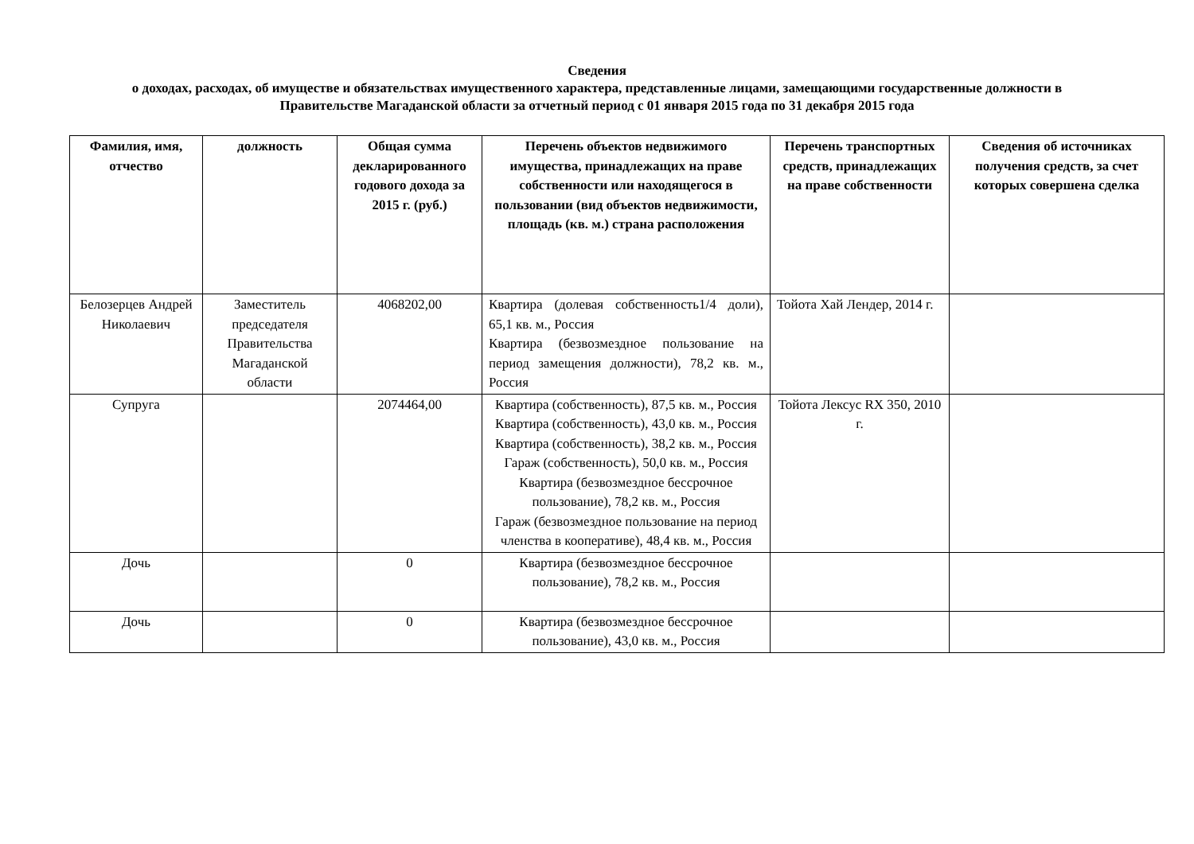Сведения
о доходах, расходах, об имуществе и обязательствах имущественного характера, представленные лицами, замещающими государственные должности в Правительстве Магаданской области за отчетный период с 01 января 2015 года по 31 декабря 2015 года
| Фамилия, имя, отчество | должность | Общая сумма декларированного годового дохода за 2015 г. (руб.) | Перечень объектов недвижимого имущества, принадлежащих на праве собственности или находящегося в пользовании (вид объектов недвижимости, площадь (кв. м.) страна расположения | Перечень транспортных средств, принадлежащих на праве собственности | Сведения об источниках получения средств, за счет которых совершена сделка |
| --- | --- | --- | --- | --- | --- |
| Белозерцев Андрей Николаевич | Заместитель председателя Правительства Магаданской области | 4068202,00 | Квартира (долевая собственность1/4 доли), 65,1 кв. м., Россия Квартира (безвозмездное пользование на период замещения должности), 78,2 кв. м., Россия | Тойота Хай Лендер, 2014 г. | |
| Супруга | | 2074464,00 | Квартира (собственность), 87,5 кв. м., Россия Квартира (собственность), 43,0 кв. м., Россия Квартира (собственность), 38,2 кв. м., Россия Гараж (собственность), 50,0 кв. м., Россия Квартира (безвозмездное бессрочное пользование), 78,2 кв. м., Россия Гараж (безвозмездное пользование на период членства в кооперативе), 48,4 кв. м., Россия | Тойота Лексус RX 350, 2010 г. | |
| Дочь | | 0 | Квартира (безвозмездное бессрочное пользование), 78,2 кв. м., Россия | | |
| Дочь | | 0 | Квартира (безвозмездное бессрочное пользование), 43,0 кв. м., Россия | | |